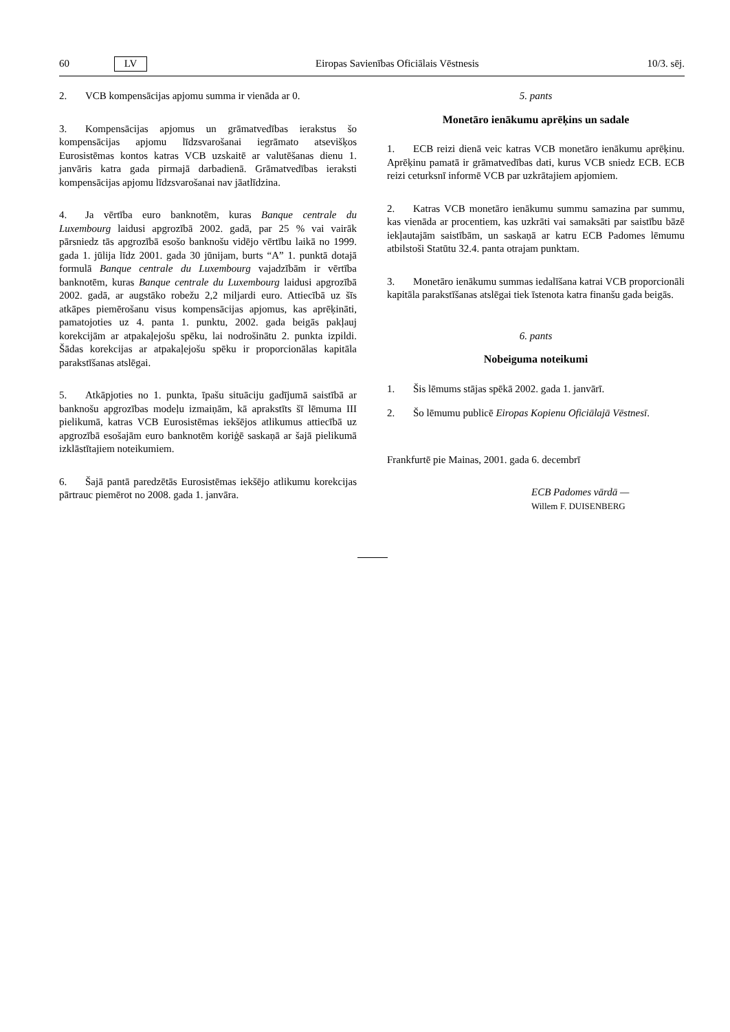60 LV Eiropas Savienības Oficiālais Vēstnesis 10/3. sēj.
2. VCB kompensācijas apjomu summa ir vienāda ar 0.
3. Kompensācijas apjomus un grāmatvedības ierakstus šo kompensācijas apjomu līdzsvarošanai iegrāmato atsevišķos Eurosistēmas kontos katras VCB uzskaitē ar valutēšanas dienu 1. janvāris katra gada pirmajā darbadienā. Grāmatvedības ieraksti kompensācijas apjomu līdzsvarošanai nav jāatlīdzina.
4. Ja vērtība euro banknotēm, kuras Banque centrale du Luxembourg laidusi apgrozībā 2002. gadā, par 25 % vai vairāk pārsniedz tās apgrozībā esošo banknošu vidējo vērtību laikā no 1999. gada 1. jūlija līdz 2001. gada 30 jūnijam, burts “A” 1. punktā dotajā formulā Banque centrale du Luxembourg vajadzībām ir vērtība banknotēm, kuras Banque centrale du Luxembourg laidusi apgrozībā 2002. gadā, ar augstāko robežu 2,2 miljardi euro. Attiecībā uz šīs atkāpes piemērošanu visus kompensācijas apjomus, kas aprēķināti, pamatojoties uz 4. panta 1. punktu, 2002. gada beigās pakļauj korekcijām ar atpakaļejošu spēku, lai nodrošinātu 2. punkta izpildi. Šādas korekcijas ar atpakaļejošu spēku ir proporcionālas kapitāla parakstīšanas atslēgai.
5. Atkāpjoties no 1. punkta, īpašu situāciju gadījumā saistībā ar banknošu apgrozības modeļu izmaiņām, kā aprakstīts šī lēmuma III pielikumā, katras VCB Eurosistēmas iekšējos atlikumus attiecībā uz apgrozībā esošajām euro banknotēm koriģē saskaņā ar šajā pielikumā izklāstītajiem noteikumiem.
6. Šajā pantā paredzētās Eurosistēmas iekšējo atlikumu korekcijas pārtrauc piemērot no 2008. gada 1. janvāra.
5. pants
Monetāro ienākumu aprēķins un sadale
1. ECB reizi dienā veic katras VCB monetāro ienākumu aprēķinu. Aprēķinu pamatā ir grāmatvedības dati, kurus VCB sniedz ECB. ECB reizi ceturksnī informē VCB par uzkrātajiem apjomiem.
2. Katras VCB monetāro ienākumu summu samazina par summu, kas vienāda ar procentiem, kas uzkrāti vai samaksāti par saistību bāzē iekļautajām saistībām, un saskaņā ar katru ECB Padomes lēmumu atbilstoši Statūtu 32.4. panta otrajam punktam.
3. Monetāro ienākumu summas iedalīšana katrai VCB proporcionāli kapitāla parakstīšanas atslēgai tiek īstenota katra finanšu gada beigās.
6. pants
Nobeiguma noteikumi
1. Šis lēmums stājas spēkā 2002. gada 1. janvārī.
2. Šo lēmumu publicē Eiropas Kopienu Oficiālajā Vēstnesī.
Frankfurtē pie Mainas, 2001. gada 6. decembrī
ECB Padomes vārdā —
Willem F. DUISENBERG